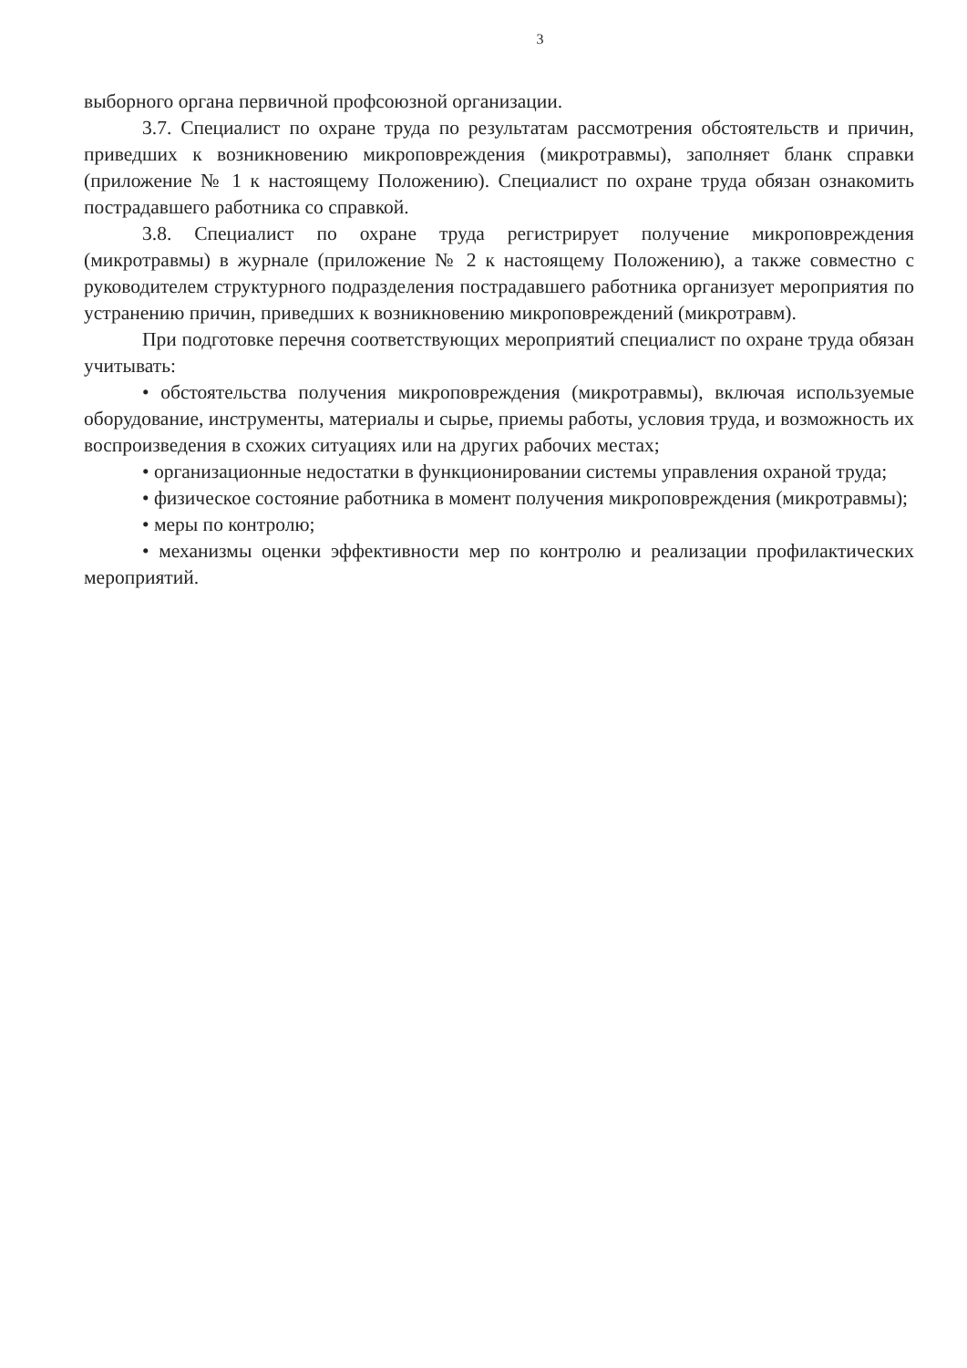3
выборного органа первичной профсоюзной организации.
3.7. Специалист по охране труда по результатам рассмотрения обстоятельств и причин, приведших к возникновению микроповреждения (микротравмы), заполняет бланк справки (приложение № 1 к настоящему Положению). Специалист по охране труда обязан ознакомить пострадавшего работника со справкой.
3.8. Специалист по охране труда регистрирует получение микроповреждения (микротравмы) в журнале (приложение № 2 к настоящему Положению), а также совместно с руководителем структурного подразделения пострадавшего работника организует мероприятия по устранению причин, приведших к возникновению микроповреждений (микротравм).
При подготовке перечня соответствующих мероприятий специалист по охране труда обязан учитывать:
• обстоятельства получения микроповреждения (микротравмы), включая используемые оборудование, инструменты, материалы и сырье, приемы работы, условия труда, и возможность их воспроизведения в схожих ситуациях или на других рабочих местах;
• организационные недостатки в функционировании системы управления охраной труда;
• физическое состояние работника в момент получения микроповреждения (микротравмы);
• меры по контролю;
• механизмы оценки эффективности мер по контролю и реализации профилактических мероприятий.